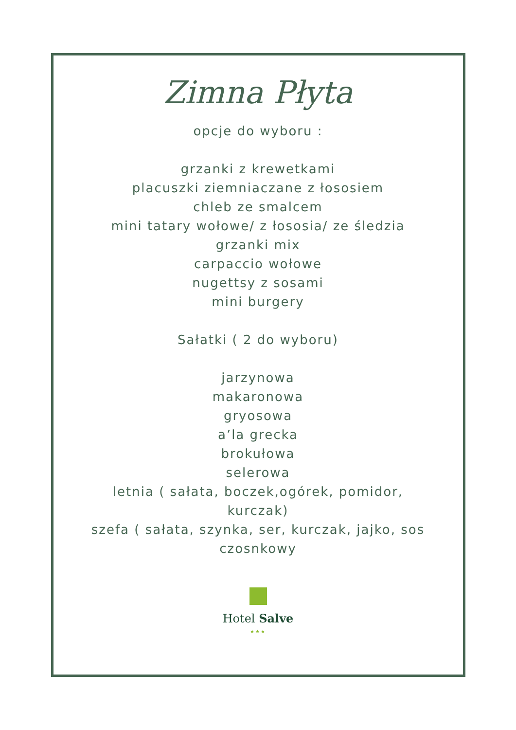Zimna Płyta
opcje do wyboru :
grzanki z krewetkami
placuszki ziemniaczane z łososiem
chleb ze smalcem
mini tatary wołowe/ z łososia/ ze śledzia
grzanki mix
carpaccio wołowe
nugettsy z sosami
mini burgery
Sałatki ( 2 do wyboru)
jarzynowa
makaronowa
gryosowa
a’la grecka
brokułowa
selerowa
letnia ( sałata, boczek,ogórek, pomidor,
kurczak)
szefa ( sałata, szynka, ser, kurczak, jajko, sos
czosnkowy
Hotel Salve
★★★